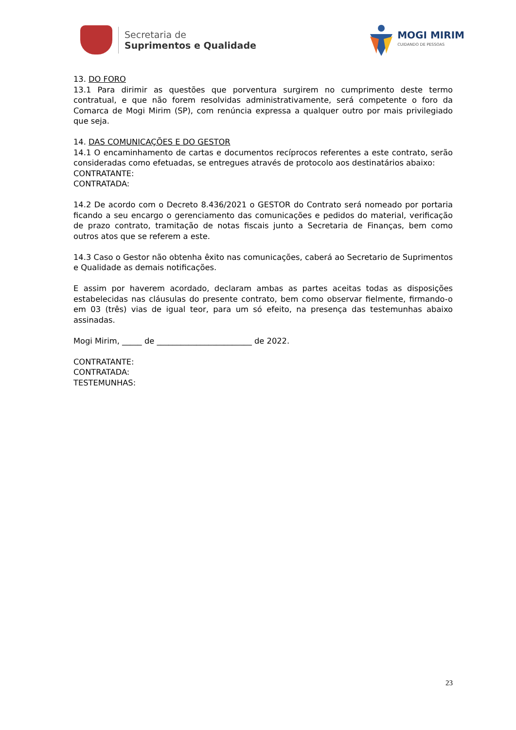Secretaria de
Suprimentos e Qualidade
MOGI MIRIM
CUIDANDO DE PESSOAS
13. DO FORO
13.1 Para dirimir as questões que porventura surgirem no cumprimento deste termo contratual, e que não forem resolvidas administrativamente, será competente o foro da Comarca de Mogi Mirim (SP), com renúncia expressa a qualquer outro por mais privilegiado que seja.
14. DAS COMUNICAÇÕES E DO GESTOR
14.1 O encaminhamento de cartas e documentos recíprocos referentes a este contrato, serão consideradas como efetuadas, se entregues através de protocolo aos destinatários abaixo:
CONTRATANTE:
CONTRATADA:
14.2 De acordo com o Decreto 8.436/2021 o GESTOR do Contrato será nomeado por portaria ficando a seu encargo o gerenciamento das comunicações e pedidos do material, verificação de prazo contrato, tramitação de notas fiscais junto a Secretaria de Finanças, bem como outros atos que se referem a este.
14.3 Caso o Gestor não obtenha êxito nas comunicações, caberá ao Secretario de Suprimentos e Qualidade as demais notificações.
E assim por haverem acordado, declaram ambas as partes aceitas todas as disposições estabelecidas nas cláusulas do presente contrato, bem como observar fielmente, firmando-o em 03 (três) vias de igual teor, para um só efeito, na presença das testemunhas abaixo assinadas.
Mogi Mirim, _____ de ________________________ de 2022.
CONTRATANTE:
CONTRATADA:
TESTEMUNHAS:
23